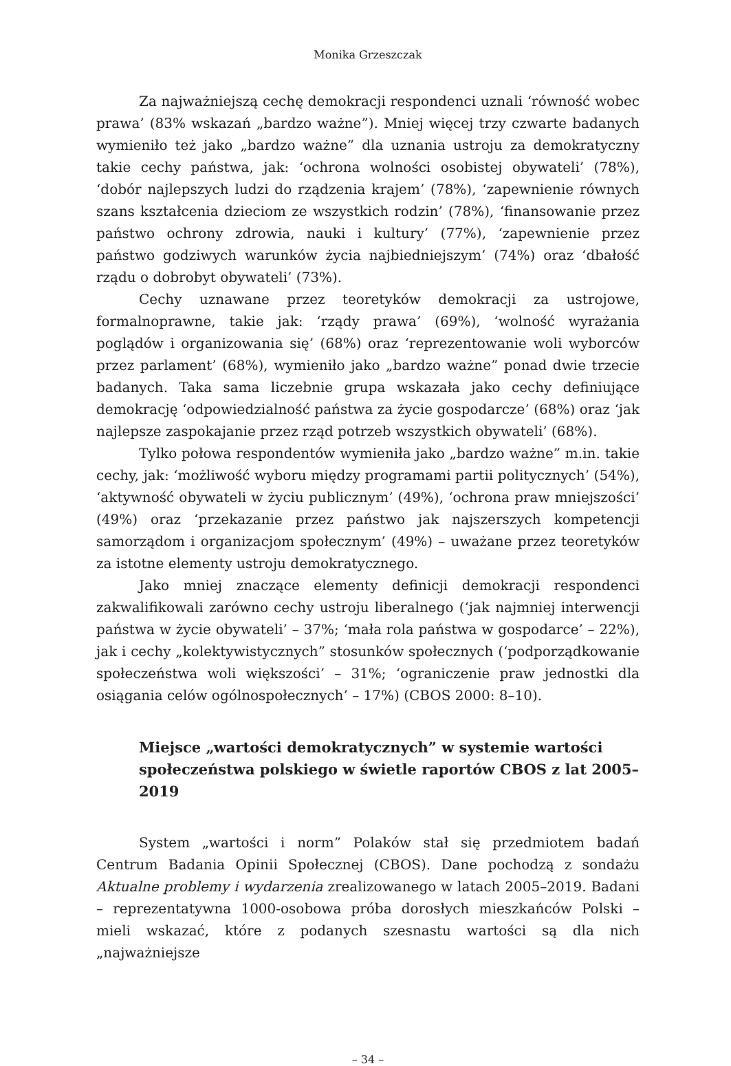Monika Grzeszczak
Za najważniejszą cechę demokracji respondenci uznali ‘równość wobec prawa’ (83% wskazań „bardzo ważne”). Mniej więcej trzy czwarte badanych wymieniło też jako „bardzo ważne” dla uznania ustroju za demokratyczny takie cechy państwa, jak: ‘ochrona wolności osobistej obywateli’ (78%), ‘dobór najlepszych ludzi do rządzenia krajem’ (78%), ‘zapewnienie równych szans kształcenia dzieciom ze wszystkich rodzin’ (78%), ‘finansowanie przez państwo ochrony zdrowia, nauki i kultury’ (77%), ‘zapewnienie przez państwo godziwych warunków życia najbiedniejszym’ (74%) oraz ‘dbałość rządu o dobrobyt obywateli’ (73%).
Cechy uznawane przez teoretyków demokracji za ustrojowe, formalnoprawne, takie jak: ‘rządy prawa’ (69%), ‘wolność wyrażania poglądów i organizowania się’ (68%) oraz ‘reprezentowanie woli wyborców przez parlament’ (68%), wymieniło jako „bardzo ważne” ponad dwie trzecie badanych. Taka sama liczebnie grupa wskazała jako cechy definiujące demokrację ‘odpowiedzialność państwa za życie gospodarcze’ (68%) oraz ‘jak najlepsze zaspokajanie przez rząd potrzeb wszystkich obywateli’ (68%).
Tylko połowa respondentów wymieniła jako „bardzo ważne” m.in. takie cechy, jak: ‘możliwość wyboru między programami partii politycznych’ (54%), ‘aktywność obywateli w życiu publicznym’ (49%), ‘ochrona praw mniejszości’ (49%) oraz ‘przekazanie przez państwo jak najszerszych kompetencji samorządom i organizacjom społecznym’ (49%) – uważane przez teoretyków za istotne elementy ustroju demokratycznego.
Jako mniej znaczące elementy definicji demokracji respondenci zakwalifikowali zarówno cechy ustroju liberalnego (‘jak najmniej interwencji państwa w życie obywateli’ – 37%; ‘mała rola państwa w gospodarce’ – 22%), jak i cechy „kolektywistycznych” stosunków społecznych (‘podporządkowanie społeczeństwa woli większości’ – 31%; ‘ograniczenie praw jednostki dla osiągania celów ogólnospołecznych’ – 17%) (CBOS 2000: 8–10).
Miejsce „wartości demokratycznych” w systemie wartości społeczeństwa polskiego w świetle raportów CBOS z lat 2005–2019
System „wartości i norm” Polaków stał się przedmiotem badań Centrum Badania Opinii Społecznej (CBOS). Dane pochodzą z sondażu Aktualne problemy i wydarzenia zrealizowanego w latach 2005–2019. Badani – reprezentatywna 1000-osobowa próba dorosłych mieszkańców Polski – mieli wskazać, które z podanych szesnastu wartości są dla nich „najważniejsze
– 34 –